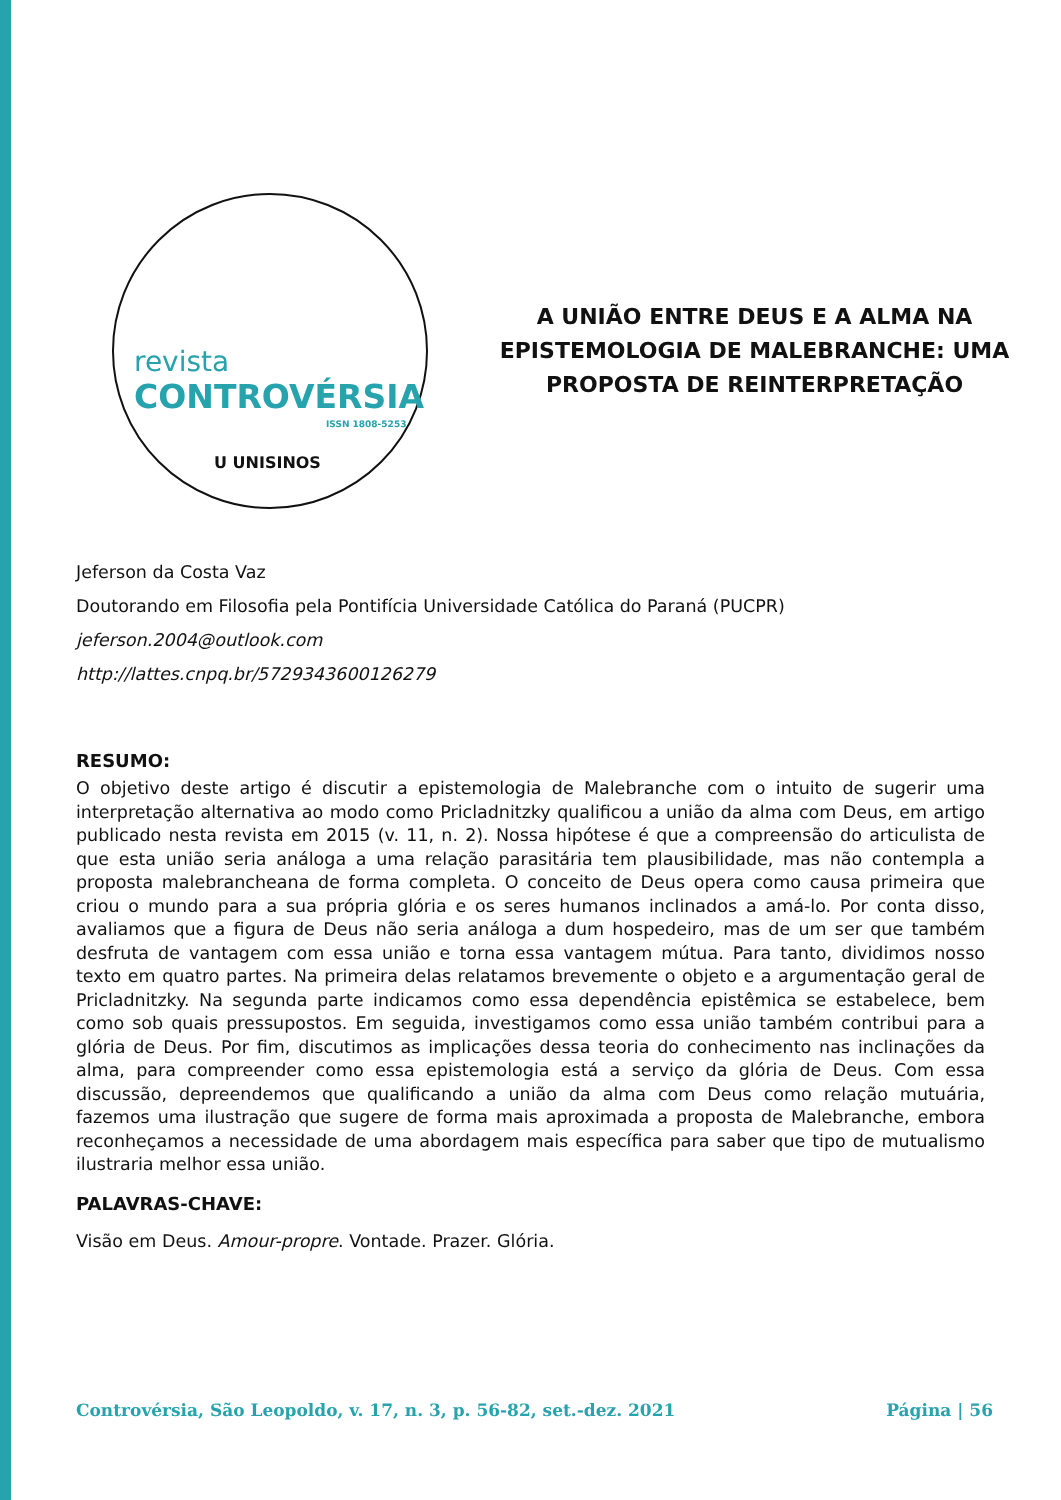revista
CONTROVÉRSIA
ISSN 1808-5253
U UNISINOS
A UNIÃO ENTRE DEUS E A ALMA NA EPISTEMOLOGIA DE MALEBRANCHE: UMA PROPOSTA DE REINTERPRETAÇÃO
Jeferson da Costa Vaz
Doutorando em Filosofia pela Pontifícia Universidade Católica do Paraná (PUCPR)
jeferson.2004@outlook.com
http://lattes.cnpq.br/5729343600126279
RESUMO:
O objetivo deste artigo é discutir a epistemologia de Malebranche com o intuito de sugerir uma interpretação alternativa ao modo como Pricladnitzky qualificou a união da alma com Deus, em artigo publicado nesta revista em 2015 (v. 11, n. 2). Nossa hipótese é que a compreensão do articulista de que esta união seria análoga a uma relação parasitária tem plausibilidade, mas não contempla a proposta malebrancheana de forma completa. O conceito de Deus opera como causa primeira que criou o mundo para a sua própria glória e os seres humanos inclinados a amá-lo. Por conta disso, avaliamos que a figura de Deus não seria análoga a dum hospedeiro, mas de um ser que também desfruta de vantagem com essa união e torna essa vantagem mútua. Para tanto, dividimos nosso texto em quatro partes. Na primeira delas relatamos brevemente o objeto e a argumentação geral de Pricladnitzky. Na segunda parte indicamos como essa dependência epistêmica se estabelece, bem como sob quais pressupostos. Em seguida, investigamos como essa união também contribui para a glória de Deus. Por fim, discutimos as implicações dessa teoria do conhecimento nas inclinações da alma, para compreender como essa epistemologia está a serviço da glória de Deus. Com essa discussão, depreendemos que qualificando a união da alma com Deus como relação mutuária, fazemos uma ilustração que sugere de forma mais aproximada a proposta de Malebranche, embora reconheçamos a necessidade de uma abordagem mais específica para saber que tipo de mutualismo ilustraria melhor essa união.
PALAVRAS-CHAVE:
Visão em Deus. Amour-propre. Vontade. Prazer. Glória.
Controvérsia, São Leopoldo, v. 17, n. 3, p. 56-82, set.-dez. 2021 Página | 56